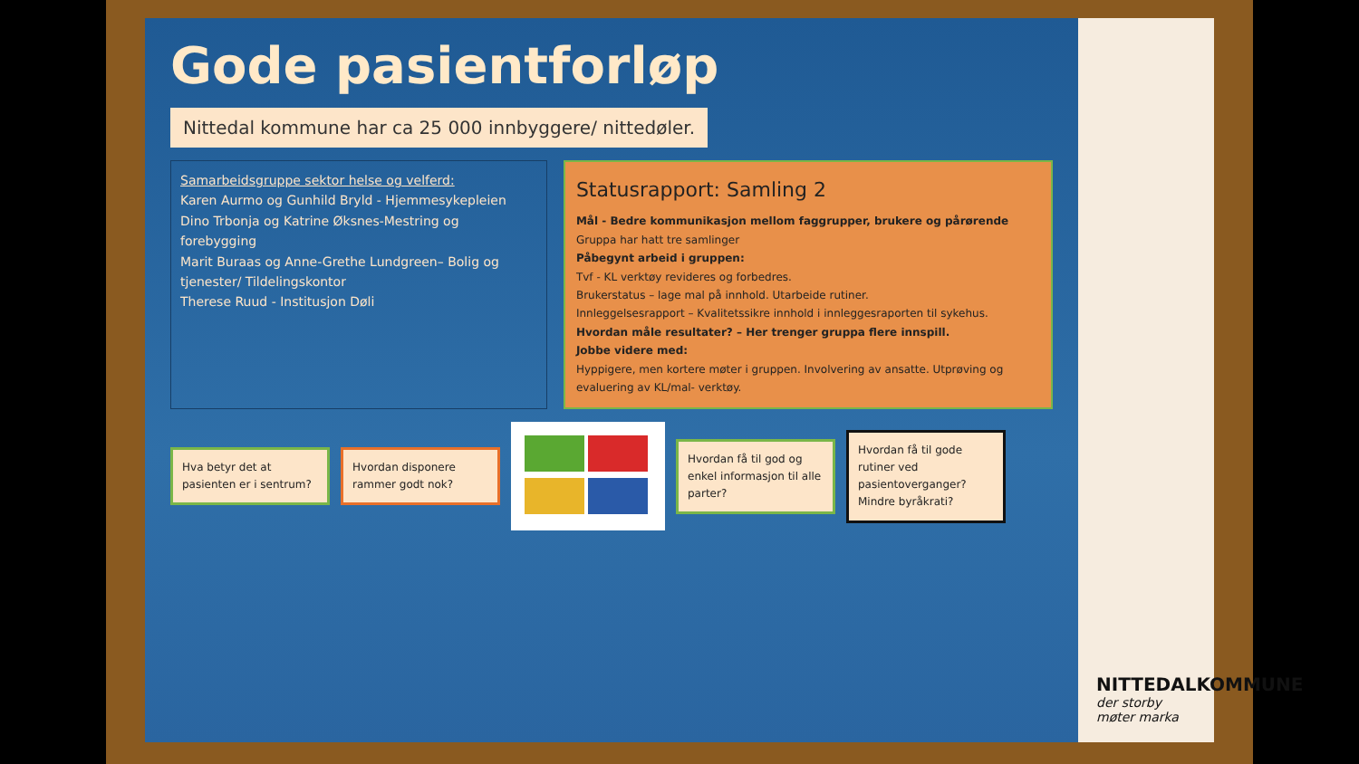Gode pasientforløp
Nittedal kommune har ca 25 000 innbyggere/ nittedøler.
Samarbeidsgruppe sektor helse og velferd:
Karen Aurmo og Gunhild Bryld - Hjemmesykepleien
Dino Trbonja og Katrine Øksnes-Mestring og forebygging
Marit Buraas og Anne-Grethe Lundgreen– Bolig og tjenester/ Tildelingskontor
Therese Ruud - Institusjon Døli
Statusrapport: Samling 2
Mål - Bedre kommunikasjon mellom faggrupper, brukere og pårørende
Gruppa har hatt tre samlinger
Påbegynt arbeid i gruppen:
Tvf - KL verktøy revideres og forbedres.
Brukerstatus – lage mal på innhold. Utarbeide rutiner.
Innleggelsesrapport – Kvalitetssikre innhold i innleggesraporten til sykehus.
Hvordan måle resultater? – Her trenger gruppa flere innspill.
Jobbe videre med:
Hyppigere, men kortere møter i gruppen. Involvering av ansatte. Utprøving og evaluering av KL/mal- verktøy.
Hva betyr det at pasienten er i sentrum?
Hvordan disponere rammer godt nok?
Hvordan få til god og enkel informasjon til alle parter?
Hvordan få til gode rutiner ved pasientoverganger? Mindre byråkrati?
NITTEDALKOMMUNE
der storby møter marka